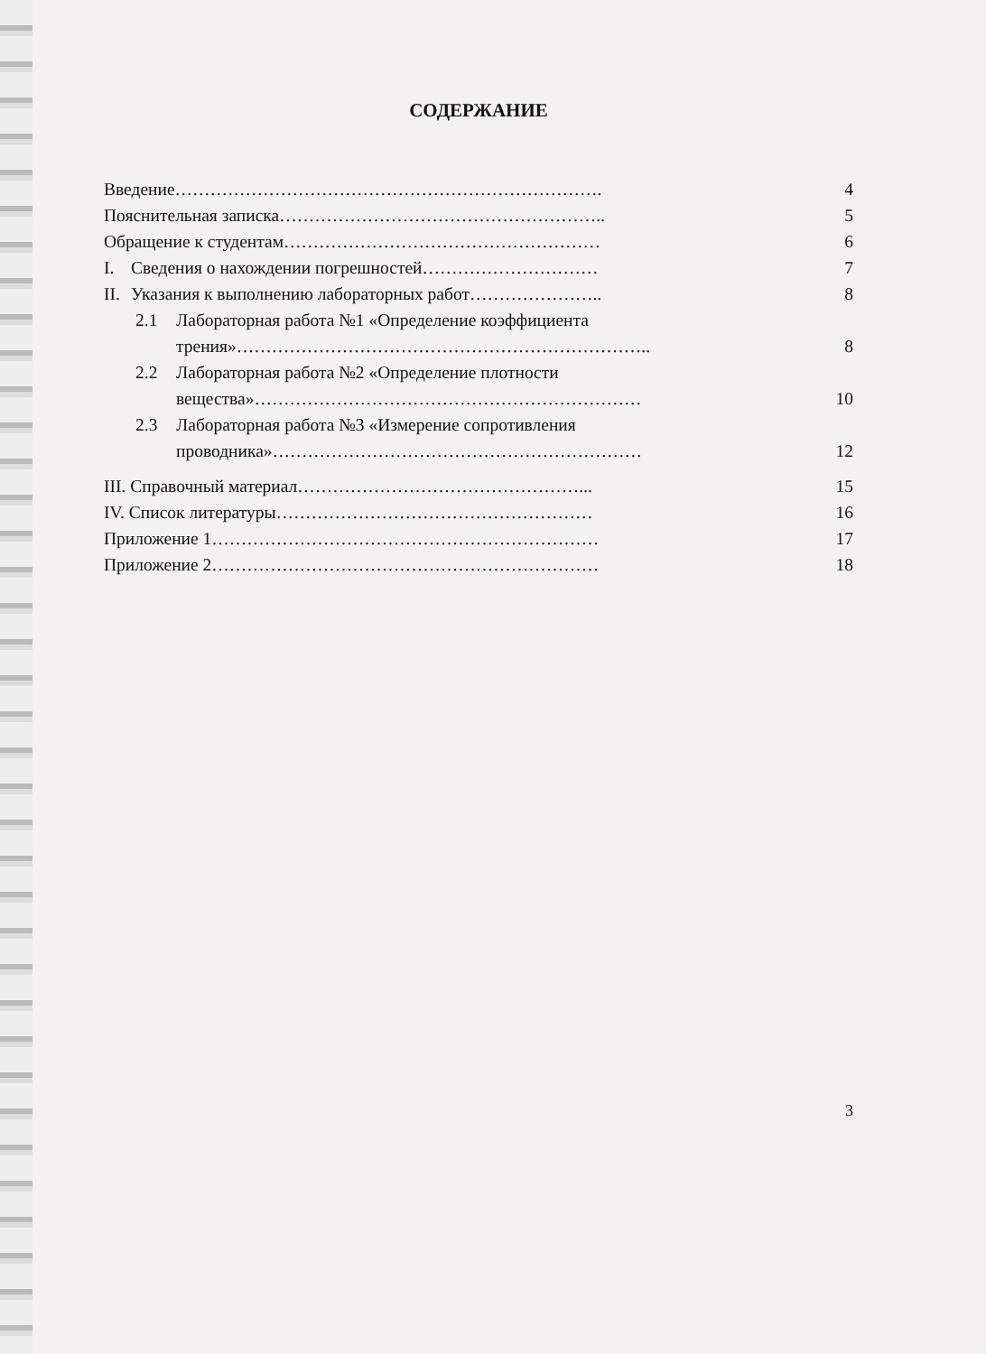СОДЕРЖАНИЕ
Введение………………………………………………………………. 4
Пояснительная записка……………………………………………….. 5
Обращение к студентам……………………………………………… 6
I. Сведения о нахождении погрешностей………………………… 7
II. Указания к выполнению лабораторных работ………………….. 8
2.1 Лабораторная работа №1 «Определение коэффициента
трения»…………………………………………………………….. 8
2.2 Лабораторная работа №2 «Определение плотности
вещества»………………………………………………………… 10
2.3 Лабораторная работа №3 «Измерение сопротивления
проводника»……………………………………………………… 12
III. Справочный материал…………………………………………... 15
IV. Список литературы……………………………………………… 16
Приложение 1………………………………………………………… 17
Приложение 2………………………………………………………… 18
3